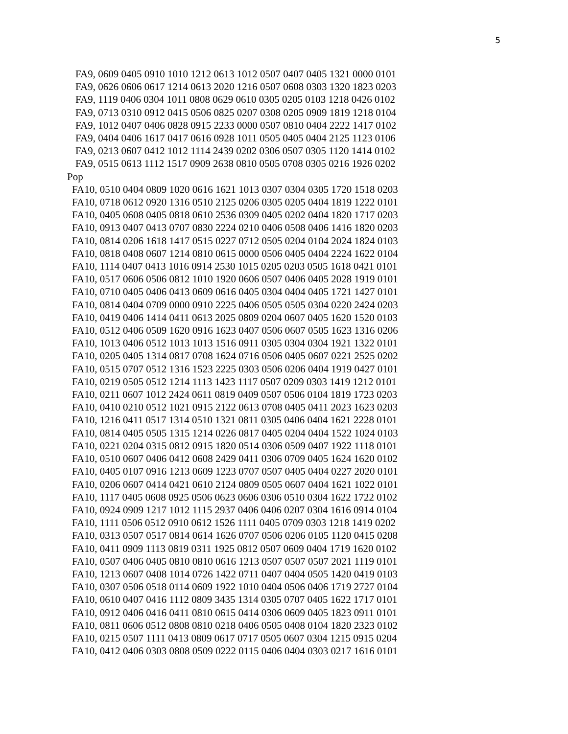5
FA9, 0609 0405 0910 1010 1212 0613 1012 0507 0407 0405 1321 0000 0101 FA9, 0626 0606 0617 1214 0613 2020 1216 0507 0608 0303 1320 1823 0203 FA9, 1119 0406 0304 1011 0808 0629 0610 0305 0205 0103 1218 0426 0102 FA9, 0713 0310 0912 0415 0506 0825 0207 0308 0205 0909 1819 1218 0104 FA9, 1012 0407 0406 0828 0915 2233 0000 0507 0810 0404 2222 1417 0102 FA9, 0404 0406 1617 0417 0616 0928 1011 0505 0405 0404 2125 1123 0106 FA9, 0213 0607 0412 1012 1114 2439 0202 0306 0507 0305 1120 1414 0102 FA9, 0515 0613 1112 1517 0909 2638 0810 0505 0708 0305 0216 1926 0202
Pop
FA10, 0510 0404 0809 1020 0616 1621 1013 0307 0304 0305 1720 1518 0203 FA10, 0718 0612 0920 1316 0510 2125 0206 0305 0205 0404 1819 1222 0101 FA10, 0405 0608 0405 0818 0610 2536 0309 0405 0202 0404 1820 1717 0203 FA10, 0913 0407 0413 0707 0830 2224 0210 0406 0508 0406 1416 1820 0203 FA10, 0814 0206 1618 1417 0515 0227 0712 0505 0204 0104 2024 1824 0103 FA10, 0818 0408 0607 1214 0810 0615 0000 0506 0405 0404 2224 1622 0104 FA10, 1114 0407 0413 1016 0914 2530 1015 0205 0203 0505 1618 0421 0101 FA10, 0517 0606 0506 0812 1010 1920 0606 0507 0406 0405 2028 1919 0101 FA10, 0710 0405 0406 0413 0609 0616 0405 0304 0404 0405 1721 1427 0101 FA10, 0814 0404 0709 0000 0910 2225 0406 0505 0505 0304 0220 2424 0203 FA10, 0419 0406 1414 0411 0613 2025 0809 0204 0607 0405 1620 1520 0103 FA10, 0512 0406 0509 1620 0916 1623 0407 0506 0607 0505 1623 1316 0206 FA10, 1013 0406 0512 1013 1013 1516 0911 0305 0304 0304 1921 1322 0101 FA10, 0205 0405 1314 0817 0708 1624 0716 0506 0405 0607 0221 2525 0202 FA10, 0515 0707 0512 1316 1523 2225 0303 0506 0206 0404 1919 0427 0101 FA10, 0219 0505 0512 1214 1113 1423 1117 0507 0209 0303 1419 1212 0101 FA10, 0211 0607 1012 2424 0611 0819 0409 0507 0506 0104 1819 1723 0203 FA10, 0410 0210 0512 1021 0915 2122 0613 0708 0405 0411 2023 1623 0203 FA10, 1216 0411 0517 1314 0510 1321 0811 0305 0406 0404 1621 2228 0101 FA10, 0814 0405 0505 1315 1214 0226 0817 0405 0204 0404 1522 1024 0103 FA10, 0221 0204 0315 0812 0915 1820 0514 0306 0509 0407 1922 1118 0101 FA10, 0510 0607 0406 0412 0608 2429 0411 0306 0709 0405 1624 1620 0102 FA10, 0405 0107 0916 1213 0609 1223 0707 0507 0405 0404 0227 2020 0101 FA10, 0206 0607 0414 0421 0610 2124 0809 0505 0607 0404 1621 1022 0101 FA10, 1117 0405 0608 0925 0506 0623 0606 0306 0510 0304 1622 1722 0102 FA10, 0924 0909 1217 1012 1115 2937 0406 0406 0207 0304 1616 0914 0104 FA10, 1111 0506 0512 0910 0612 1526 1111 0405 0709 0303 1218 1419 0202 FA10, 0313 0507 0517 0814 0614 1626 0707 0506 0206 0105 1120 0415 0208 FA10, 0411 0909 1113 0819 0311 1925 0812 0507 0609 0404 1719 1620 0102 FA10, 0507 0406 0405 0810 0810 0616 1213 0507 0507 0507 2021 1119 0101 FA10, 1213 0607 0408 1014 0726 1422 0711 0407 0404 0505 1420 0419 0103 FA10, 0307 0506 0518 0114 0609 1922 1010 0404 0506 0406 1719 2727 0104 FA10, 0610 0407 0416 1112 0809 3435 1314 0305 0707 0405 1622 1717 0101 FA10, 0912 0406 0416 0411 0810 0615 0414 0306 0609 0405 1823 0911 0101 FA10, 0811 0606 0512 0808 0810 0218 0406 0505 0408 0104 1820 2323 0102 FA10, 0215 0507 1111 0413 0809 0617 0717 0505 0607 0304 1215 0915 0204 FA10, 0412 0406 0303 0808 0509 0222 0115 0406 0404 0303 0217 1616 0101